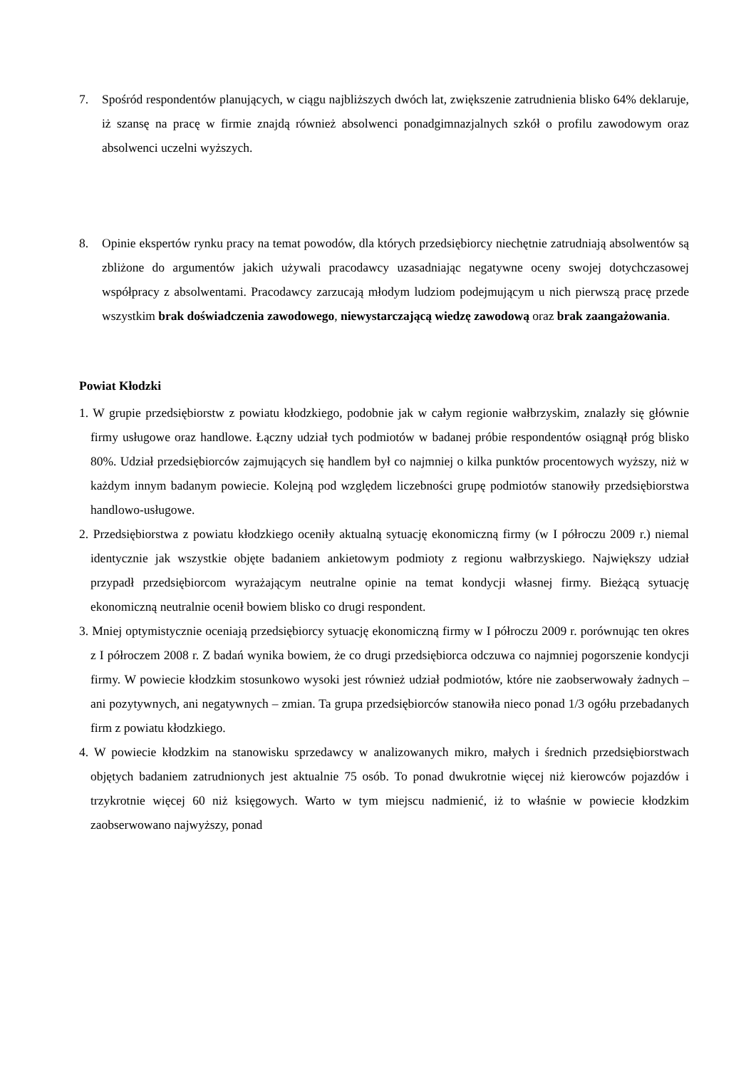7. Spośród respondentów planujących, w ciągu najbliższych dwóch lat, zwiększenie zatrudnienia blisko 64% deklaruje, iż szansę na pracę w firmie znajdą również absolwenci ponadgimnazjalnych szkół o profilu zawodowym oraz absolwenci uczelni wyższych.
8. Opinie ekspertów rynku pracy na temat powodów, dla których przedsiębiorcy niechętnie zatrudniają absolwentów są zbliżone do argumentów jakich używali pracodawcy uzasadniając negatywne oceny swojej dotychczasowej współpracy z absolwentami. Pracodawcy zarzucają młodym ludziom podejmującym u nich pierwszą pracę przede wszystkim brak doświadczenia zawodowego, niewystarczającą wiedzę zawodową oraz brak zaangażowania.
Powiat Kłodzki
1. W grupie przedsiębiorstw z powiatu kłodzkiego, podobnie jak w całym regionie wałbrzyskim, znalazły się głównie firmy usługowe oraz handlowe. Łączny udział tych podmiotów w badanej próbie respondentów osiągnął próg blisko 80%. Udział przedsiębiorców zajmujących się handlem był co najmniej o kilka punktów procentowych wyższy, niż w każdym innym badanym powiecie. Kolejną pod względem liczebności grupę podmiotów stanowiły przedsiębiorstwa handlowo-usługowe.
2. Przedsiębiorstwa z powiatu kłodzkiego oceniły aktualną sytuację ekonomiczną firmy (w I półroczu 2009 r.) niemal identycznie jak wszystkie objęte badaniem ankietowym podmioty z regionu wałbrzyskiego. Największy udział przypadł przedsiębiorcom wyrażającym neutralne opinie na temat kondycji własnej firmy. Bieżącą sytuację ekonomiczną neutralnie ocenił bowiem blisko co drugi respondent.
3. Mniej optymistycznie oceniają przedsiębiorcy sytuację ekonomiczną firmy w I półroczu 2009 r. porównując ten okres z I półroczem 2008 r. Z badań wynika bowiem, że co drugi przedsiębiorca odczuwa co najmniej pogorszenie kondycji firmy. W powiecie kłodzkim stosunkowo wysoki jest również udział podmiotów, które nie zaobserwowały żadnych – ani pozytywnych, ani negatywnych – zmian. Ta grupa przedsiębiorców stanowiła nieco ponad 1/3 ogółu przebadanych firm z powiatu kłodzkiego.
4. W powiecie kłodzkim na stanowisku sprzedawcy w analizowanych mikro, małych i średnich przedsiębiorstwach objętych badaniem zatrudnionych jest aktualnie 75 osób. To ponad dwukrotnie więcej niż kierowców pojazdów i trzykrotnie więcej 60 niż księgowych. Warto w tym miejscu nadmienić, iż to właśnie w powiecie kłodzkim zaobserwowano najwyższy, ponad